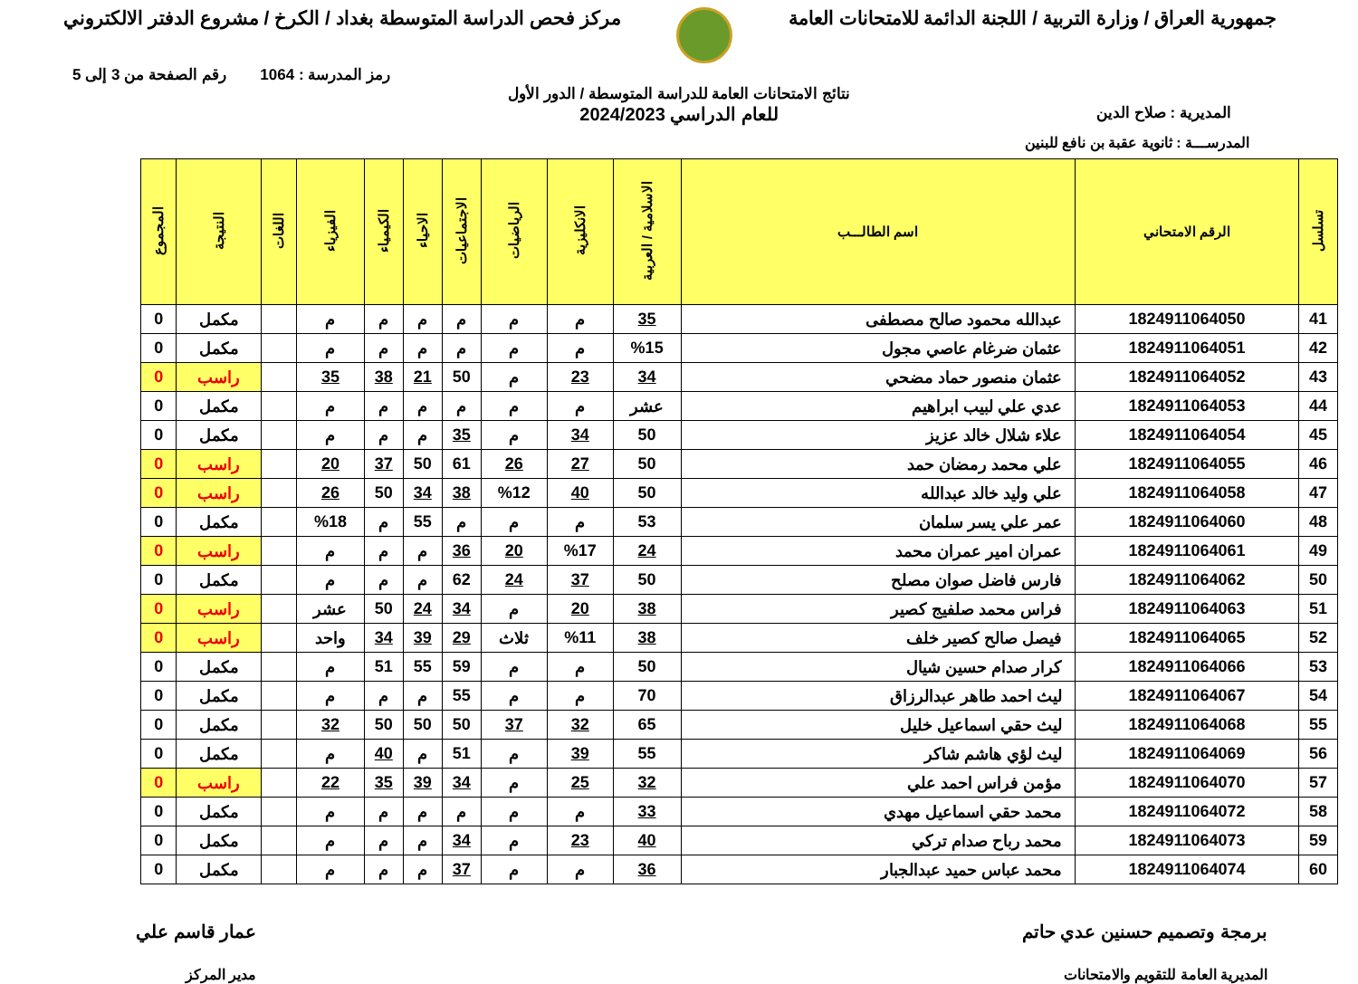جمهورية العراق / وزارة التربية / اللجنة الدائمة للامتحانات العامة
مركز فحص الدراسة المتوسطة بغداد / الكرخ / مشروع الدفتر الالكتروني
رمز المدرسة : 1064 رقم الصفحة من 3 إلى 5
نتائج الامتحانات العامة للدراسة المتوسطة / الدور الأول
المديرية : صلاح الدين
للعام الدراسي 2024/2023
المدرســـة : ثانوية عقبة بن نافع للبنين
| تسلسل | الرقم الامتحاني | اسم الطالـــب | الاسلامية / العربية | الانكليزية | الرياضيات | الاجتماعيات | الاحياء | الكيمياء | الفيزياء | اللغات | النتيجة | المجموع |
| --- | --- | --- | --- | --- | --- | --- | --- | --- | --- | --- | --- | --- |
| 41 | 1824911064050 | عبدالله محمود صالح مصطفى | 35 | م | م | م | م | م | م | | مكمل | 0 |
| 42 | 1824911064051 | عثمان ضرغام عاصي مجول | %15 | م | م | م | م | م | م | | مكمل | 0 |
| 43 | 1824911064052 | عثمان منصور حماد مضحي | 34 | 23 | م | 50 | 21 | 38 | 35 | | راسب | 0 |
| 44 | 1824911064053 | عدي علي لبيب ابراهيم | عشر | م | م | م | م | م | م | | مكمل | 0 |
| 45 | 1824911064054 | علاء شلال خالد عزيز | 50 | 34 | م | 35 | م | م | م | | مكمل | 0 |
| 46 | 1824911064055 | علي محمد رمضان حمد | 50 | 27 | 26 | 61 | 50 | 37 | 20 | | راسب | 0 |
| 47 | 1824911064058 | علي وليد خالد عبدالله | 50 | 40 | %12 | 38 | 34 | 50 | 26 | | راسب | 0 |
| 48 | 1824911064060 | عمر علي يسر سلمان | 53 | م | م | م | 55 | م | %18 | | مكمل | 0 |
| 49 | 1824911064061 | عمران امير عمران محمد | 24 | %17 | 20 | 36 | م | م | م | | راسب | 0 |
| 50 | 1824911064062 | فارس فاضل صوان مصلح | 50 | 37 | 24 | 62 | م | م | م | | مكمل | 0 |
| 51 | 1824911064063 | فراس محمد صلفيج كصير | 38 | 20 | م | 34 | 24 | 50 | عشر | | راسب | 0 |
| 52 | 1824911064065 | فيصل صالح كصير خلف | 38 | %11 | ثلاث | 29 | 39 | 34 | واحد | | راسب | 0 |
| 53 | 1824911064066 | كرار صدام حسين شيال | 50 | م | م | 59 | 55 | 51 | م | | مكمل | 0 |
| 54 | 1824911064067 | ليث احمد طاهر عبدالرزاق | 70 | م | م | 55 | م | م | م | | مكمل | 0 |
| 55 | 1824911064068 | ليث حقي اسماعيل خليل | 65 | 32 | 37 | 50 | 50 | 50 | 32 | | مكمل | 0 |
| 56 | 1824911064069 | ليث لؤي هاشم شاكر | 55 | 39 | م | 51 | م | 40 | م | | مكمل | 0 |
| 57 | 1824911064070 | مؤمن فراس احمد علي | 32 | 25 | م | 34 | 39 | 35 | 22 | | راسب | 0 |
| 58 | 1824911064072 | محمد حقي اسماعيل مهدي | 33 | م | م | م | م | م | م | | مكمل | 0 |
| 59 | 1824911064073 | محمد رباح صدام تركي | 40 | 23 | م | 34 | م | م | م | | مكمل | 0 |
| 60 | 1824911064074 | محمد عباس حميد عبدالجبار | 36 | م | م | 37 | م | م | م | | مكمل | 0 |
برمجة وتصميم حسنين عدي حاتم
المديرية العامة للتقويم والامتحانات
عمار قاسم علي
مدير المركز